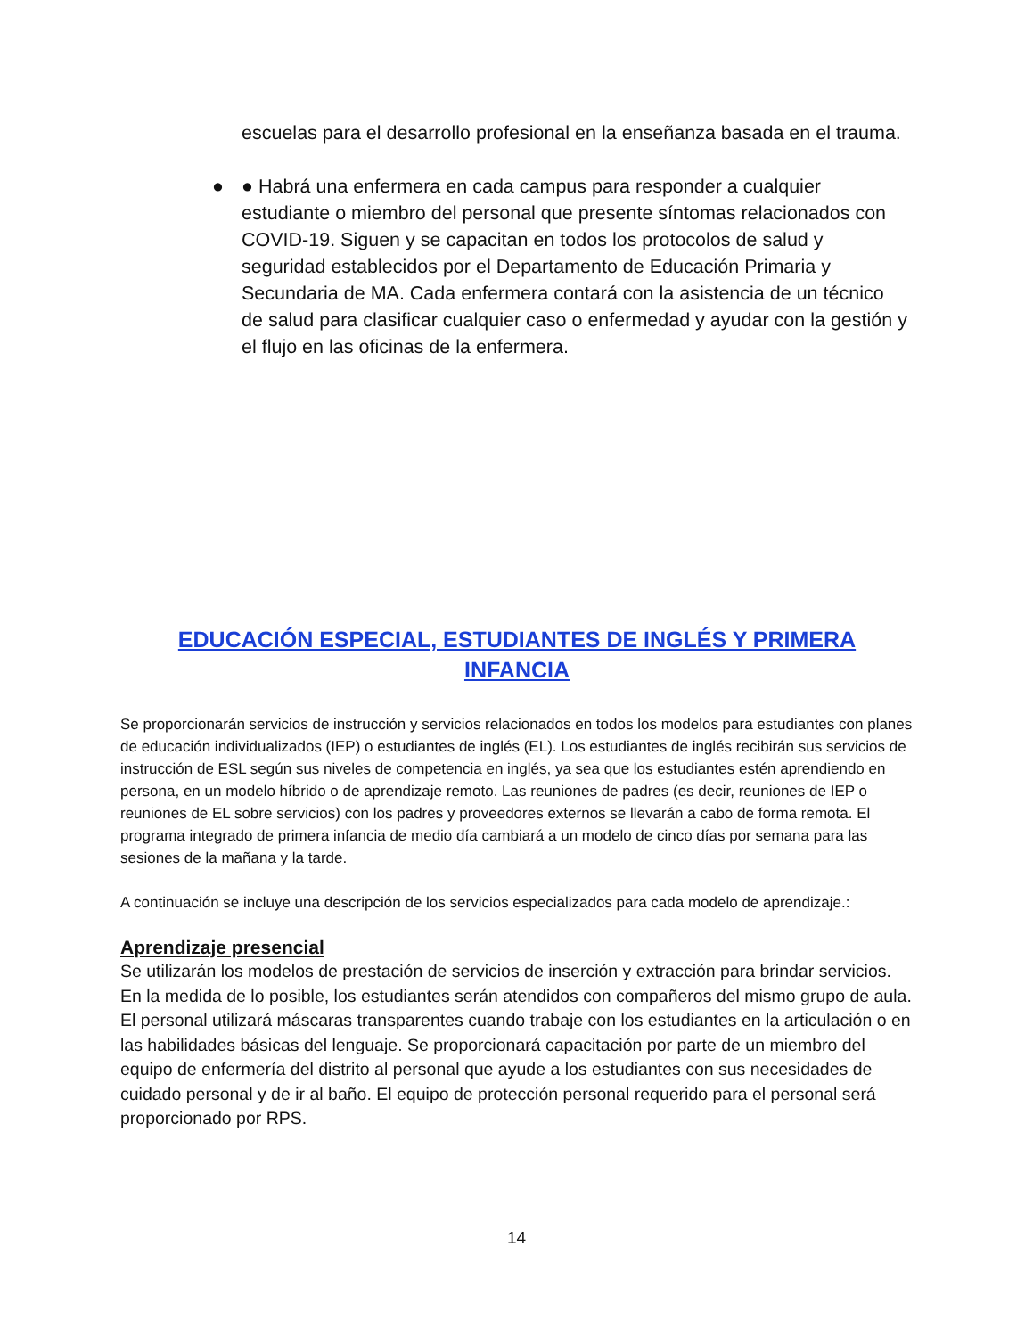escuelas para el desarrollo profesional en la enseñanza basada en el trauma.
● ● Habrá una enfermera en cada campus para responder a cualquier estudiante o miembro del personal que presente síntomas relacionados con COVID-19. Siguen y se capacitan en todos los protocolos de salud y seguridad establecidos por el Departamento de Educación Primaria y Secundaria de MA. Cada enfermera contará con la asistencia de un técnico de salud para clasificar cualquier caso o enfermedad y ayudar con la gestión y el flujo en las oficinas de la enfermera.
EDUCACIÓN ESPECIAL, ESTUDIANTES DE INGLÉS Y PRIMERA INFANCIA
Se proporcionarán servicios de instrucción y servicios relacionados en todos los modelos para estudiantes con planes de educación individualizados (IEP) o estudiantes de inglés (EL). Los estudiantes de inglés recibirán sus servicios de instrucción de ESL según sus niveles de competencia en inglés, ya sea que los estudiantes estén aprendiendo en persona, en un modelo híbrido o de aprendizaje remoto. Las reuniones de padres (es decir, reuniones de IEP o reuniones de EL sobre servicios) con los padres y proveedores externos se llevarán a cabo de forma remota. El programa integrado de primera infancia de medio día cambiará a un modelo de cinco días por semana para las sesiones de la mañana y la tarde.
A continuación se incluye una descripción de los servicios especializados para cada modelo de aprendizaje.:
Aprendizaje presencial
Se utilizarán los modelos de prestación de servicios de inserción y extracción para brindar servicios. En la medida de lo posible, los estudiantes serán atendidos con compañeros del mismo grupo de aula. El personal utilizará máscaras transparentes cuando trabaje con los estudiantes en la articulación o en las habilidades básicas del lenguaje. Se proporcionará capacitación por parte de un miembro del equipo de enfermería del distrito al personal que ayude a los estudiantes con sus necesidades de cuidado personal y de ir al baño. El equipo de protección personal requerido para el personal será proporcionado por RPS.
14